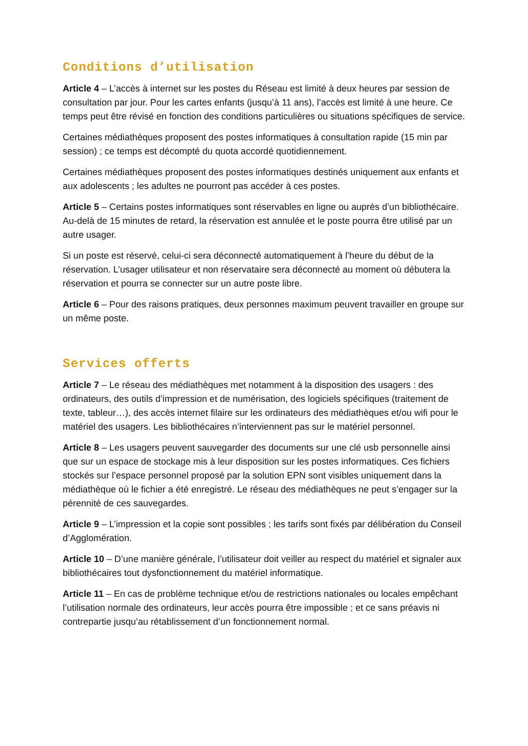Conditions d’utilisation
Article 4 – L’accès à internet sur les postes du Réseau est limité à deux heures par session de consultation par jour. Pour les cartes enfants (jusqu’à 11 ans), l’accès est limité à une heure. Ce temps peut être révisé en fonction des conditions particulières ou situations spécifiques de service.
Certaines médiathèques proposent des postes informatiques à consultation rapide (15 min par session) ; ce temps est décompté du quota accordé quotidiennement.
Certaines médiathèques proposent des postes informatiques destinés uniquement aux enfants et aux adolescents ; les adultes ne pourront pas accéder à ces postes.
Article 5 – Certains postes informatiques sont réservables en ligne ou auprès d’un bibliothécaire. Au-delà de 15 minutes de retard, la réservation est annulée et le poste pourra être utilisé par un autre usager.
Si un poste est réservé, celui-ci sera déconnecté automatiquement à l’heure du début de la réservation. L’usager utilisateur et non réservataire sera déconnecté au moment où débutera la réservation et pourra se connecter sur un autre poste libre.
Article 6 – Pour des raisons pratiques, deux personnes maximum peuvent travailler en groupe sur un même poste.
Services offerts
Article 7 – Le réseau des médiathèques met notamment à la disposition des usagers : des ordinateurs, des outils d’impression et de numérisation, des logiciels spécifiques (traitement de texte, tableur…), des accès internet filaire sur les ordinateurs des médiathèques et/ou wifi pour le matériel des usagers. Les bibliothécaires n’interviennent pas sur le matériel personnel.
Article 8 – Les usagers peuvent sauvegarder des documents sur une clé usb personnelle ainsi que sur un espace de stockage mis à leur disposition sur les postes informatiques. Ces fichiers stockés sur l’espace personnel proposé par la solution EPN sont visibles uniquement dans la médiathèque où le fichier a été enregistré. Le réseau des médiathèques ne peut s’engager sur la pérennité de ces sauvegardes.
Article 9 – L’impression et la copie sont possibles ; les tarifs sont fixés par délibération du Conseil d’Agglomération.
Article 10 – D’une manière générale, l’utilisateur doit veiller au respect du matériel et signaler aux bibliothécaires tout dysfonctionnement du matériel informatique.
Article 11 – En cas de problème technique et/ou de restrictions nationales ou locales empêchant l’utilisation normale des ordinateurs, leur accès pourra être impossible ; et ce sans préavis ni contrepartie jusqu’au rétablissement d’un fonctionnement normal.